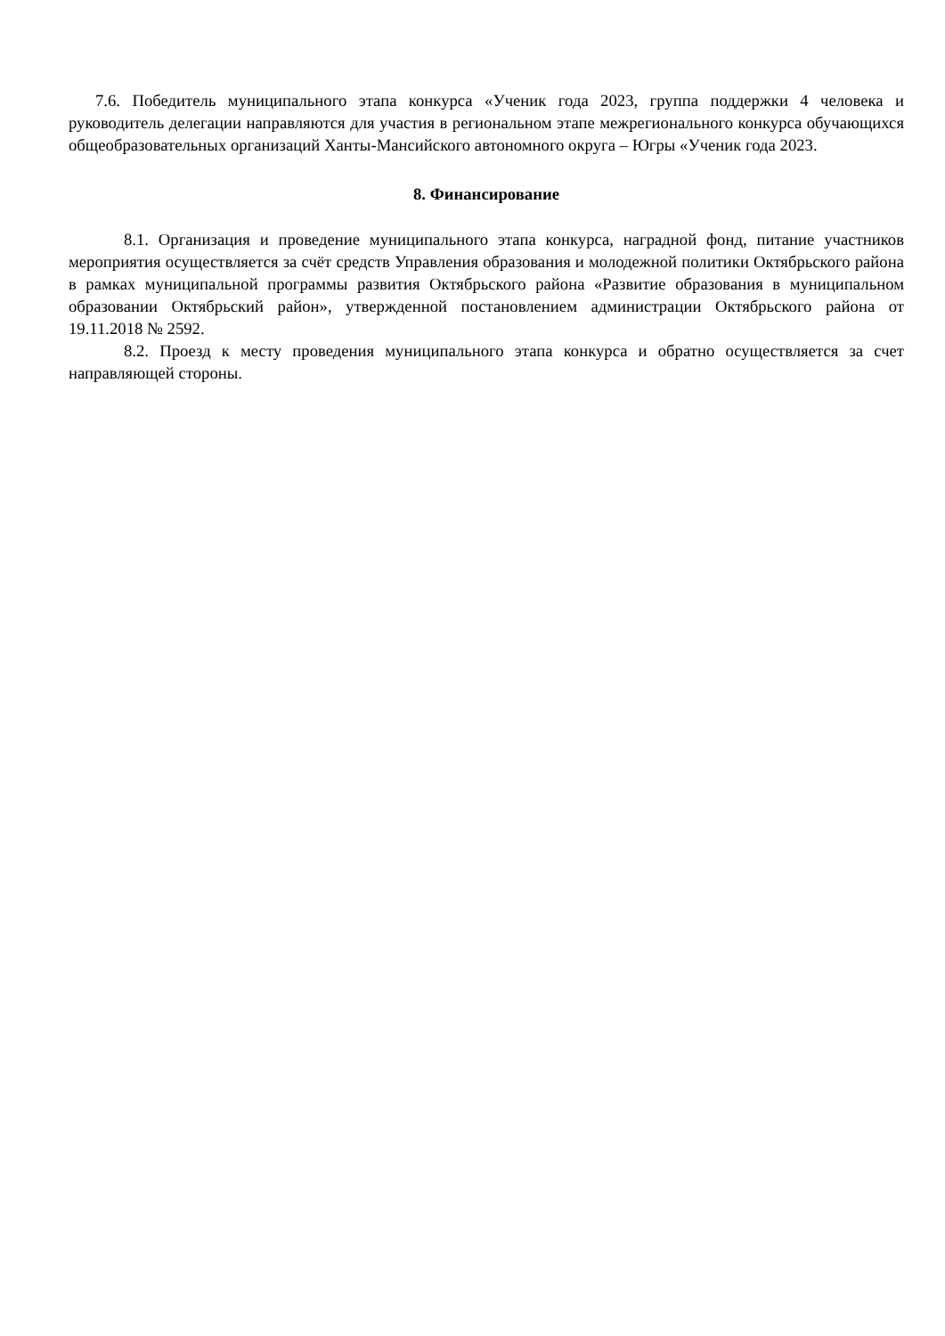7.6. Победитель муниципального этапа конкурса «Ученик года 2023, группа поддержки 4 человека и руководитель делегации направляются для участия в региональном этапе межрегионального конкурса обучающихся общеобразовательных организаций Ханты-Мансийского автономного округа – Югры «Ученик года 2023.
8. Финансирование
8.1. Организация и проведение муниципального этапа конкурса, наградной фонд, питание участников мероприятия осуществляется за счёт средств Управления образования и молодежной политики Октябрьского района в рамках муниципальной программы развития Октябрьского района «Развитие образования в муниципальном образовании Октябрьский район», утвержденной постановлением администрации Октябрьского района от 19.11.2018 № 2592.
8.2. Проезд к месту проведения муниципального этапа конкурса и обратно осуществляется за счет направляющей стороны.